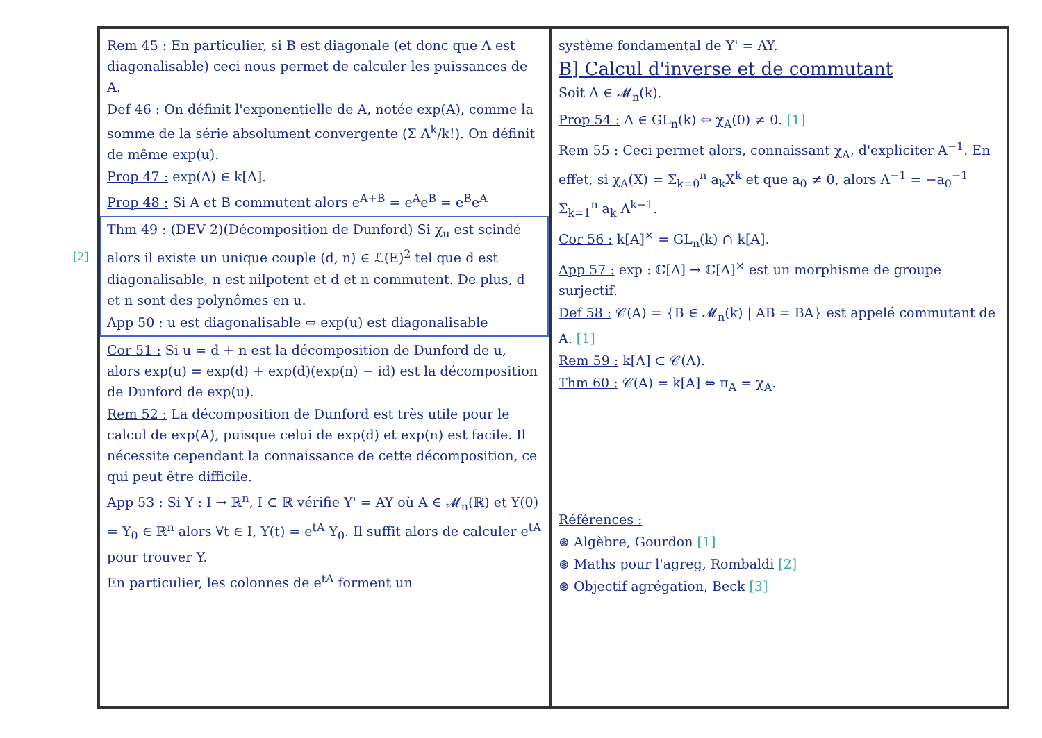Rem 45 : En particulier, si B est diagonale (et donc que A est diagonalisable) ceci nous permet de calculer les puissances de A.
Def 46 : On définit l'exponentielle de A, notée exp(A), comme la somme de la série absolument convergente (Σ A<sup>k</sup>/k!). On définit de même exp(u).
Prop 47 : exp(A) ∈ k[A].
Prop 48 : Si A et B commutent alors e<sup>A+B</sup> = e<sup>A</sup>e<sup>B</sup> = e<sup>B</sup>e<sup>A</sup>
Thm 49 : (DEV 2)(Décomposition de Dunford) Si χ<sub>u</sub> est scindé alors il existe un unique couple (d, n) ∈ ℒ(E)<sup>2</sup> tel que d est diagonalisable, n est nilpotent et d et n commutent. De plus, d et n sont des polynômes en u.
App 50 : u est diagonalisable ⇔ exp(u) est diagonalisable
Cor 51 : Si u = d + n est la décomposition de Dunford de u, alors exp(u) = exp(d) + exp(d)(exp(n) − id) est la décomposition de Dunford de exp(u).
Rem 52 : La décomposition de Dunford est très utile pour le calcul de exp(A), puisque celui de exp(d) et exp(n) est facile. Il nécessite cependant la connaissance de cette décomposition, ce qui peut être difficile.
App 53 : Si Y : I → ℝ<sup>n</sup>, I ⊂ ℝ vérifie Y' = AY où A ∈ 𝓜<sub>n</sub>(ℝ) et Y(0) = Y<sub>0</sub> ∈ ℝ<sup>n</sup> alors ∀t ∈ I, Y(t) = e<sup>tA</sup> Y<sub>0</sub>. Il suffit alors de calculer e<sup>tA</sup> pour trouver Y.
En particulier, les colonnes de e<sup>tA</sup> forment un
système fondamental de Y' = AY.
B] Calcul d'inverse et de commutant
Soit A ∈ 𝓜<sub>n</sub>(k).
Prop 54 : A ∈ GL<sub>n</sub>(k) ⇔ χ<sub>A</sub>(0) ≠ 0. [1]
Rem 55 : Ceci permet alors, connaissant χ<sub>A</sub>, d'expliciter A<sup>−1</sup>. En effet, si χ<sub>A</sub>(X) = Σ<sub>k=0</sub><sup>n</sup> a<sub>k</sub>X<sup>k</sup> et que a<sub>0</sub> ≠ 0, alors A<sup>−1</sup> = −a<sub>0</sub><sup>−1</sup> Σ<sub>k=1</sub><sup>n</sup> a<sub>k</sub> A<sup>k−1</sup>.
Cor 56 : k[A]<sup>×</sup> = GL<sub>n</sub>(k) ∩ k[A].
App 57 : exp : ℂ[A] → ℂ[A]<sup>×</sup> est un morphisme de groupe surjectif.
Def 58 : 𝒞(A) = {B ∈ 𝓜<sub>n</sub>(k) | AB = BA} est appelé commutant de A. [1]
Rem 59 : k[A] ⊂ 𝒞(A).
Thm 60 : 𝒞(A) = k[A] ⇔ π<sub>A</sub> = χ<sub>A</sub>.
Références :
⊛ Algèbre, Gourdon [1]
⊛ Maths pour l'agreg, Rombaldi [2]
⊛ Objectif agrégation, Beck [3]
[2]